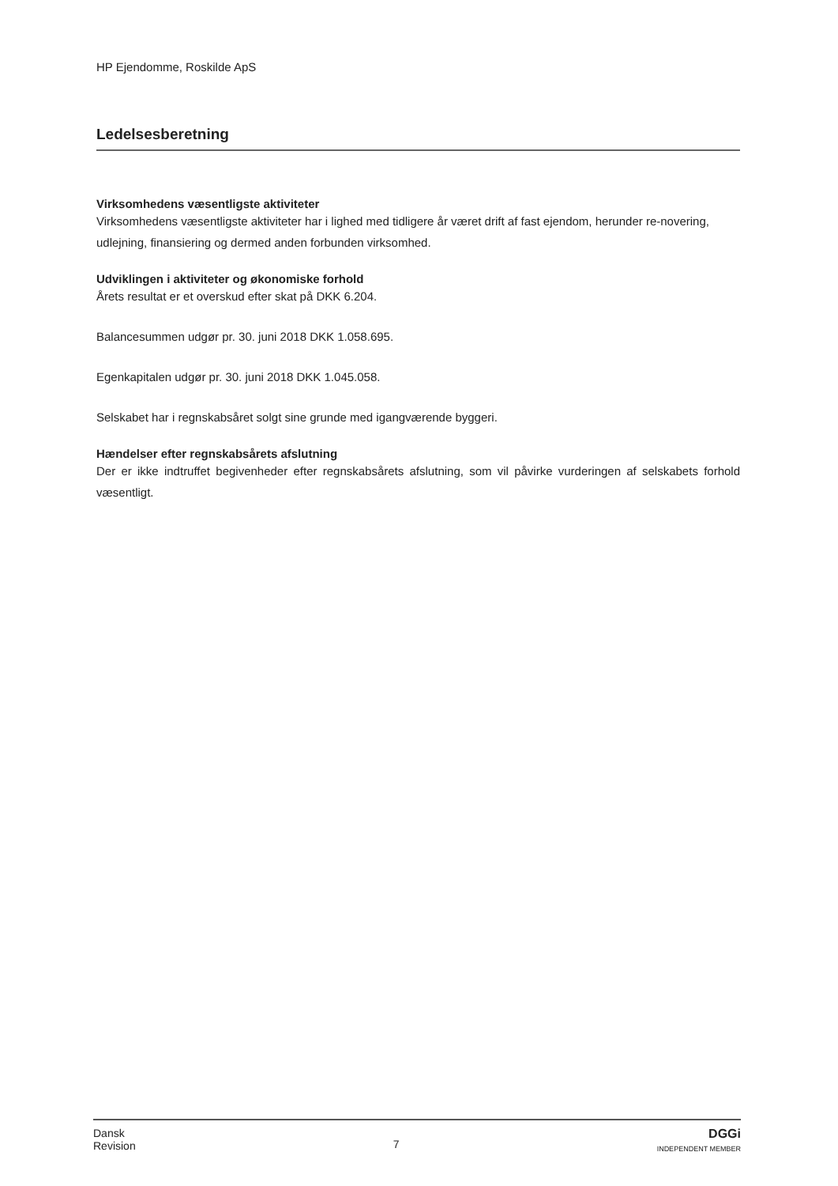HP Ejendomme, Roskilde ApS
Ledelsesberetning
Virksomhedens væsentligste aktiviteter
Virksomhedens væsentligste aktiviteter har i lighed med tidligere år været drift af fast ejendom, herunder re-novering, udlejning, finansiering og dermed anden forbunden virksomhed.
Udviklingen i aktiviteter og økonomiske forhold
Årets resultat er et overskud efter skat på DKK 6.204.
Balancesummen udgør pr. 30. juni 2018 DKK 1.058.695.
Egenkapitalen udgør pr. 30. juni 2018 DKK 1.045.058.
Selskabet har i regnskabsåret solgt sine grunde med igangværende byggeri.
Hændelser efter regnskabsårets afslutning
Der er ikke indtruffet begivenheder efter regnskabsårets afslutning, som vil påvirke vurderingen af selskabets forhold væsentligt.
Dansk
Revision
7
DGGi
INDEPENDENT MEMBER